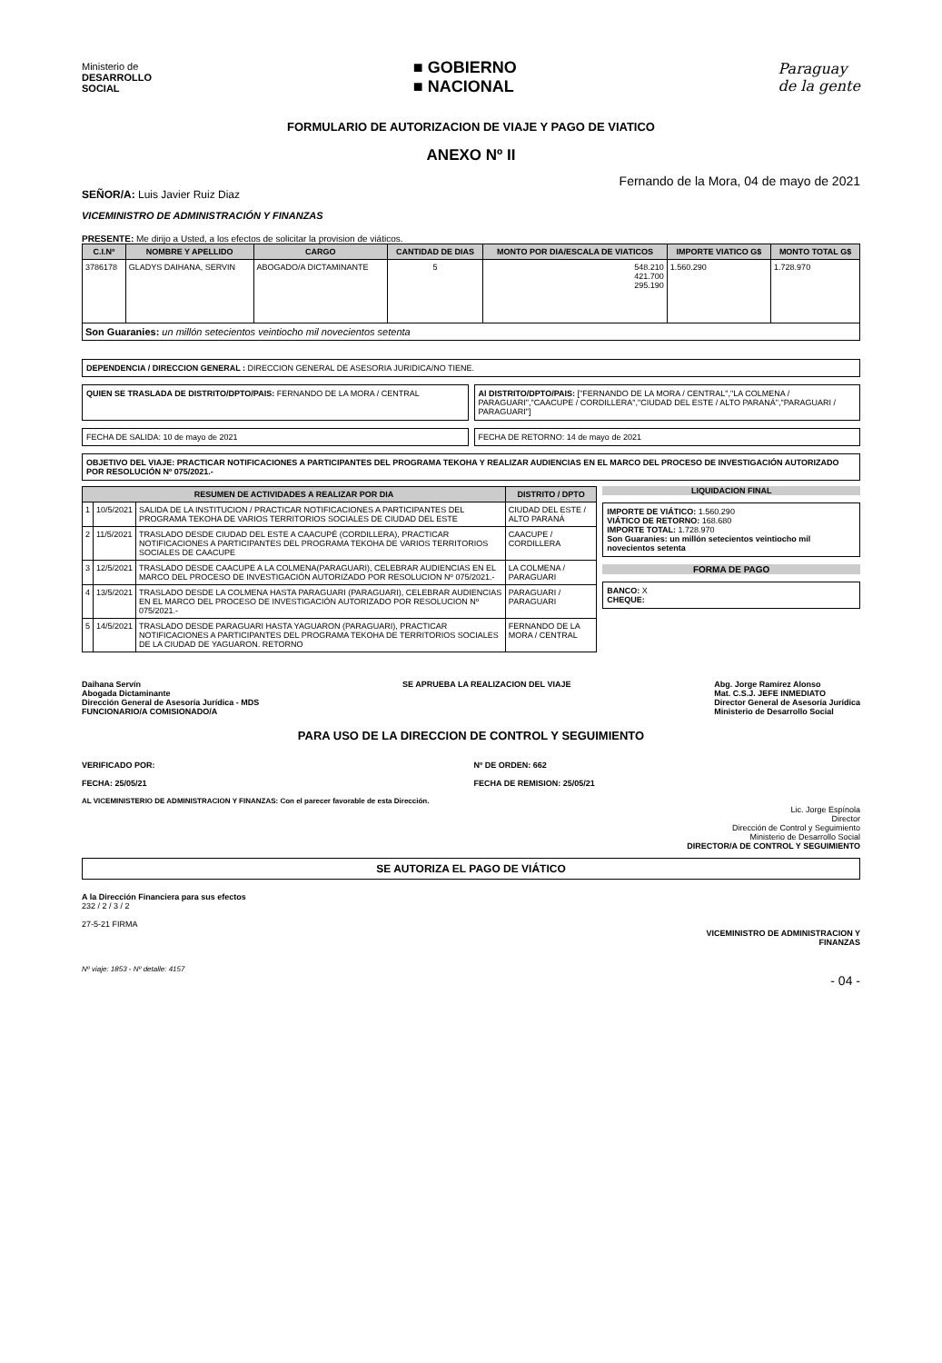Ministerio de
DESARROLLO
SOCIAL
■ GOBIERNO
■ NACIONAL
Paraguay
de la gente
FORMULARIO DE AUTORIZACION DE VIAJE Y PAGO DE VIATICO
ANEXO Nº II
Fernando de la Mora, 04 de mayo de 2021
SEÑOR/A: Luis Javier Ruiz Diaz
VICEMINISTRO DE ADMINISTRACIÓN Y FINANZAS
PRESENTE: Me dirijo a Usted, a los efectos de solicitar la provision de viáticos.
| C.I.Nº | NOMBRE Y APELLIDO | CARGO | CANTIDAD DE DIAS | MONTO POR DIA/ESCALA DE VIATICOS | IMPORTE VIATICO G$ | MONTO TOTAL G$ |
| --- | --- | --- | --- | --- | --- | --- |
| 3786178 | GLADYS DAIHANA, SERVIN | ABOGADO/A DICTAMINANTE | 5 | 548.210 421.700 295.190 | 1.560.290 | 1.728.970 |
| Son Guaranies: un millón setecientos veintiocho mil novecientos setenta | | | | | | |
DEPENDENCIA / DIRECCION GENERAL : DIRECCION GENERAL DE ASESORIA JURIDICA/NO TIENE.
QUIEN SE TRASLADA DE DISTRITO/DPTO/PAIS: FERNANDO DE LA MORA / CENTRAL
Al DISTRITO/DPTO/PAIS: ["FERNANDO DE LA MORA / CENTRAL","LA COLMENA / PARAGUARI","CAACUPE / CORDILLERA","CIUDAD DEL ESTE / ALTO PARANÁ","PARAGUARI / PARAGUARI"]
FECHA DE SALIDA: 10 de mayo de 2021
FECHA DE RETORNO: 14 de mayo de 2021
OBJETIVO DEL VIAJE: PRACTICAR NOTIFICACIONES A PARTICIPANTES DEL PROGRAMA TEKOHA Y REALIZAR AUDIENCIAS EN EL MARCO DEL PROCESO DE INVESTIGACIÓN AUTORIZADO POR RESOLUCIÓN Nº 075/2021.-
| RESUMEN DE ACTIVIDADES A REALIZAR POR DIA | | | DISTRITO / DPTO |
| --- | --- | --- | --- |
| 1 | 10/5/2021 | SALIDA DE LA INSTITUCION / PRACTICAR NOTIFICACIONES A PARTICIPANTES DEL PROGRAMA TEKOHA DE VARIOS TERRITORIOS SOCIALES DE CIUDAD DEL ESTE | CIUDAD DEL ESTE / ALTO PARANÁ |
| 2 | 11/5/2021 | TRASLADO DESDE CIUDAD DEL ESTE A CAACUPÉ (CORDILLERA), PRACTICAR NOTIFICACIONES A PARTICIPANTES DEL PROGRAMA TEKOHA DE VARIOS TERRITORIOS SOCIALES DE CAACUPE | CAACUPE / CORDILLERA |
| 3 | 12/5/2021 | TRASLADO DESDE CAACUPE A LA COLMENA(PARAGUARI), CELEBRAR AUDIENCIAS EN EL MARCO DEL PROCESO DE INVESTIGACIÓN AUTORIZADO POR RESOLUCION Nº 075/2021.- | LA COLMENA / PARAGUARI |
| 4 | 13/5/2021 | TRASLADO DESDE LA COLMENA HASTA PARAGUARI (PARAGUARI), CELEBRAR AUDIENCIAS EN EL MARCO DEL PROCESO DE INVESTIGACIÓN AUTORIZADO POR RESOLUCION Nº 075/2021.- | PARAGUARI / PARAGUARI |
| 5 | 14/5/2021 | TRASLADO DESDE PARAGUARI HASTA YAGUARON (PARAGUARI), PRACTICAR NOTIFICACIONES A PARTICIPANTES DEL PROGRAMA TEKOHA DE TERRITORIOS SOCIALES DE LA CIUDAD DE YAGUARON. RETORNO | FERNANDO DE LA MORA / CENTRAL |
LIQUIDACION FINAL
IMPORTE DE VIÁTICO: 1.560.290
VIÁTICO DE RETORNO: 168.680
IMPORTE TOTAL: 1.728.970
Son Guaranies: un millón setecientos veintiocho mil novecientos setenta
FORMA DE PAGO
BANCO: X
CHEQUE:
Daihana Servín
Abogada Dictaminante
Dirección General de Asesoría Jurídica - MDS
FUNCIONARIO/A COMISIONADO/A
SE APRUEBA LA REALIZACION DEL VIAJE
Abg. Jorge Ramírez Alonso
Mat. C.S.J. JEFE INMEDIATO
Director General de Asesoría Jurídica
Ministerio de Desarrollo Social
PARA USO DE LA DIRECCION DE CONTROL Y SEGUIMIENTO
VERIFICADO POR:
FECHA: 25/05/21
Nº DE ORDEN: 662
FECHA DE REMISION: 25/05/21
AL VICEMINISTERIO DE ADMINISTRACION Y FINANZAS: Con el parecer favorable de esta Dirección.
Lic. Jorge Espínola
Director
Dirección de Control y Seguimiento
Ministerio de Desarrollo Social
DIRECTOR/A DE CONTROL Y SEGUIMIENTO
SE AUTORIZA EL PAGO DE VIÁTICO
A la Dirección Financiera para sus efectos
232 / 2 / 3 / 2
27-5-21 FIRMA
VICEMINISTRO DE ADMINISTRACION Y
FINANZAS
Nº viaje: 1853 - Nº detalle: 4157
- 04 -